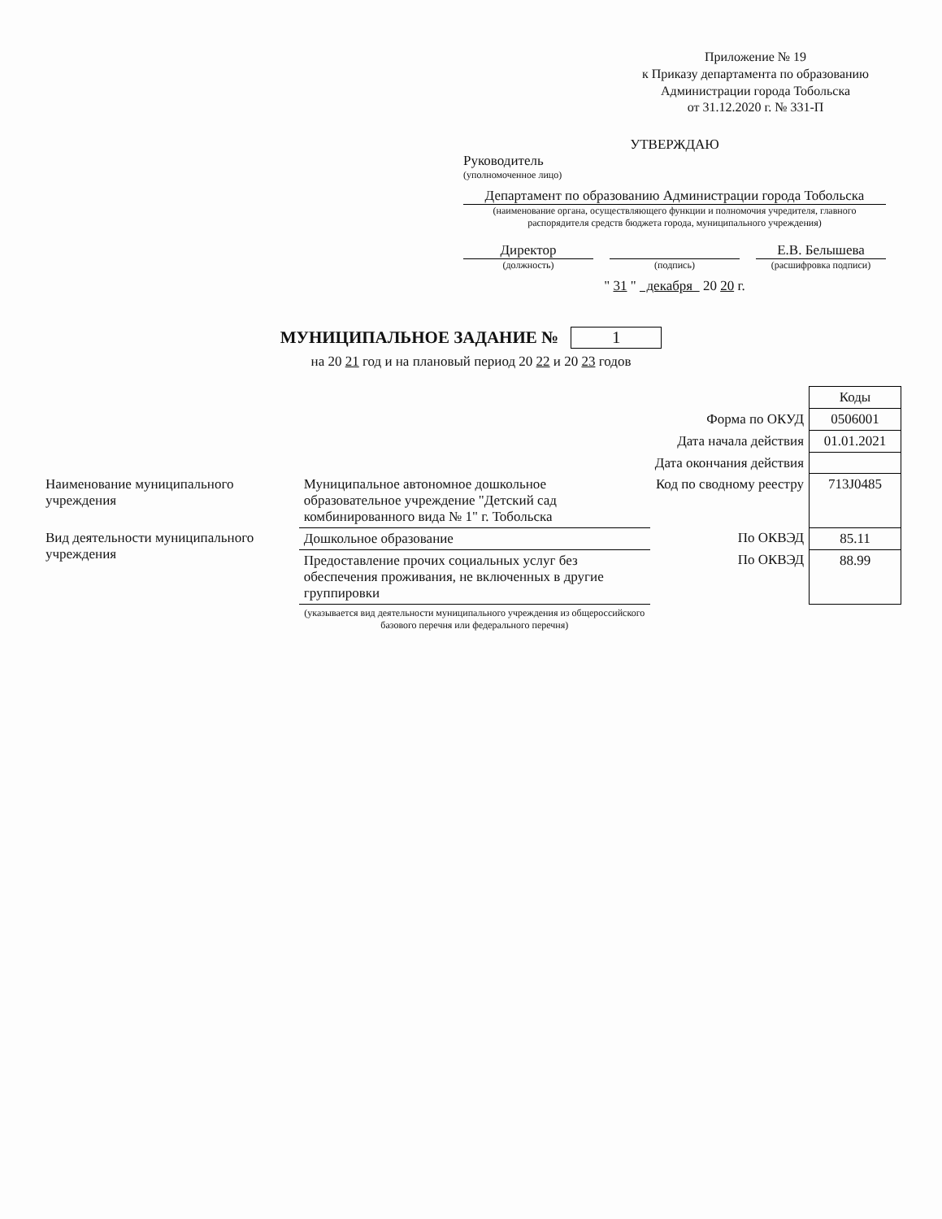Приложение № 19
к Приказу департамента по образованию
Администрации города Тобольска
от 31.12.2020 г. № 331-П
УТВЕРЖДАЮ
Руководитель
(уполномоченное лицо)
Департамент по образованию Администрации города Тобольска
(наименование органа, осуществляющего функции и полномочия учредителя, главного распорядителя средств бюджета города, муниципального учреждения)
Директор Е.В. Белышева
(должность) (подпись) (расшифровка подписи)
" 31 " декабря 20 20 г.
МУНИЦИПАЛЬНОЕ ЗАДАНИЕ № 1
на 20 21 год и на плановый период 20 22 и 20 23 годов
| | | | Коды |
| | | Форма по ОКУД | 0506001 |
| | | Дата начала действия | 01.01.2021 |
| | | Дата окончания действия | |
| Наименование муниципального учреждения | Муниципальное автономное дошкольное образовательное учреждение "Детский сад комбинированного вида № 1" г. Тобольска | Код по сводному реестру | 713J0485 |
| Вид деятельности муниципального учреждения | Дошкольное образование | По ОКВЭД | 85.11 |
| | Предоставление прочих социальных услуг без обеспечения проживания, не включенных в другие группировки | По ОКВЭД | 88.99 |
| | (указывается вид деятельности муниципального учреждения из общероссийского базового перечня или федерального перечня) | | |